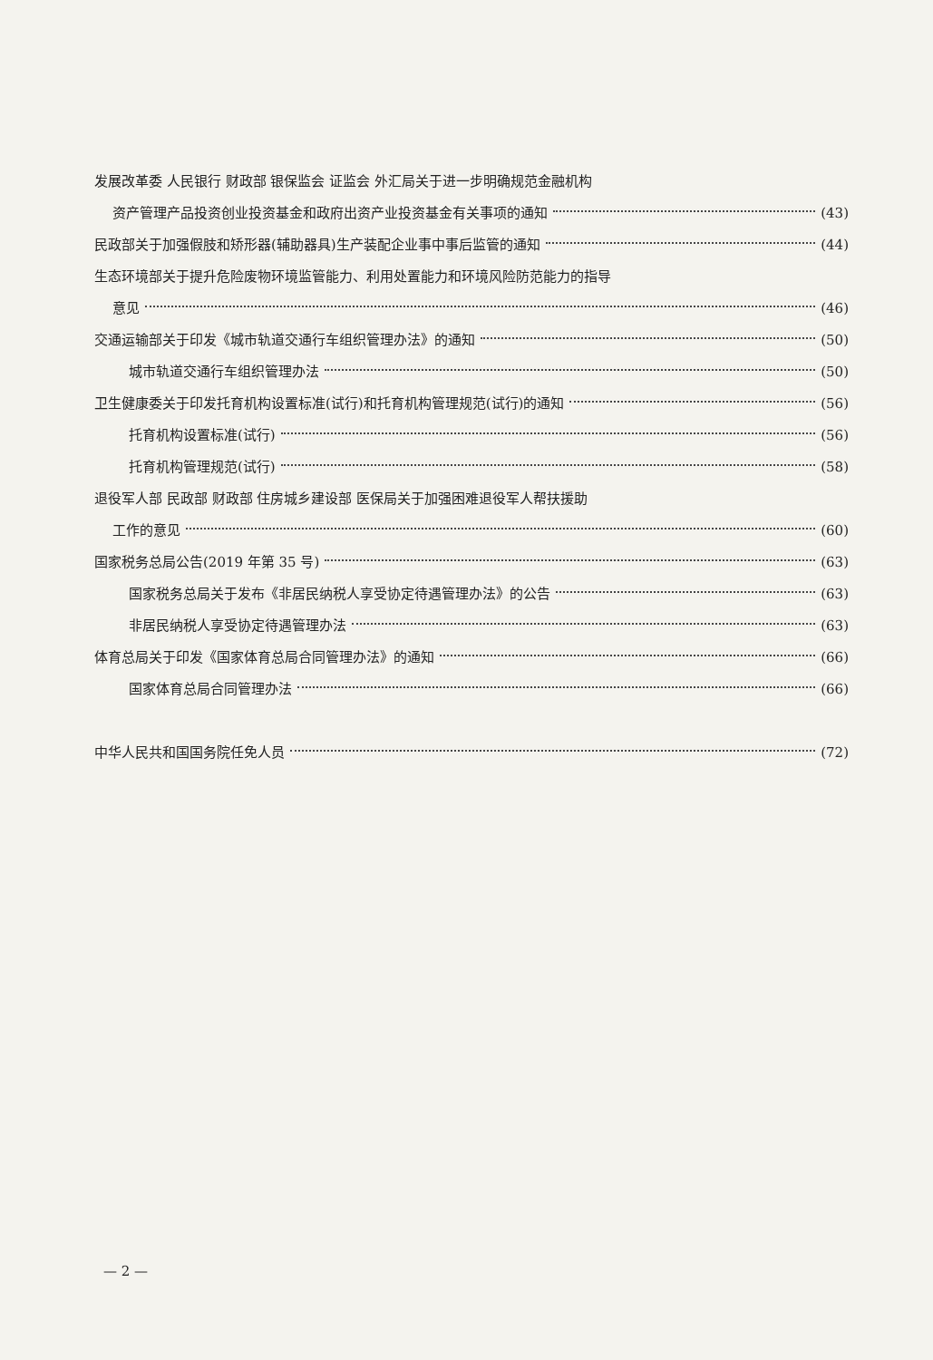发展改革委 人民银行 财政部 银保监会 证监会 外汇局关于进一步明确规范金融机构
资产管理产品投资创业投资基金和政府出资产业投资基金有关事项的通知 (43)
民政部关于加强假肢和矫形器(辅助器具)生产装配企业事中事后监管的通知 (44)
生态环境部关于提升危险废物环境监管能力、利用处置能力和环境风险防范能力的指导
意见 (46)
交通运输部关于印发《城市轨道交通行车组织管理办法》的通知 (50)
城市轨道交通行车组织管理办法 (50)
卫生健康委关于印发托育机构设置标准(试行)和托育机构管理规范(试行)的通知 (56)
托育机构设置标准(试行) (56)
托育机构管理规范(试行) (58)
退役军人部 民政部 财政部 住房城乡建设部 医保局关于加强困难退役军人帮扶援助
工作的意见 (60)
国家税务总局公告(2019 年第 35 号) (63)
国家税务总局关于发布《非居民纳税人享受协定待遇管理办法》的公告 (63)
非居民纳税人享受协定待遇管理办法 (63)
体育总局关于印发《国家体育总局合同管理办法》的通知 (66)
国家体育总局合同管理办法 (66)
中华人民共和国国务院任免人员 (72)
— 2 —